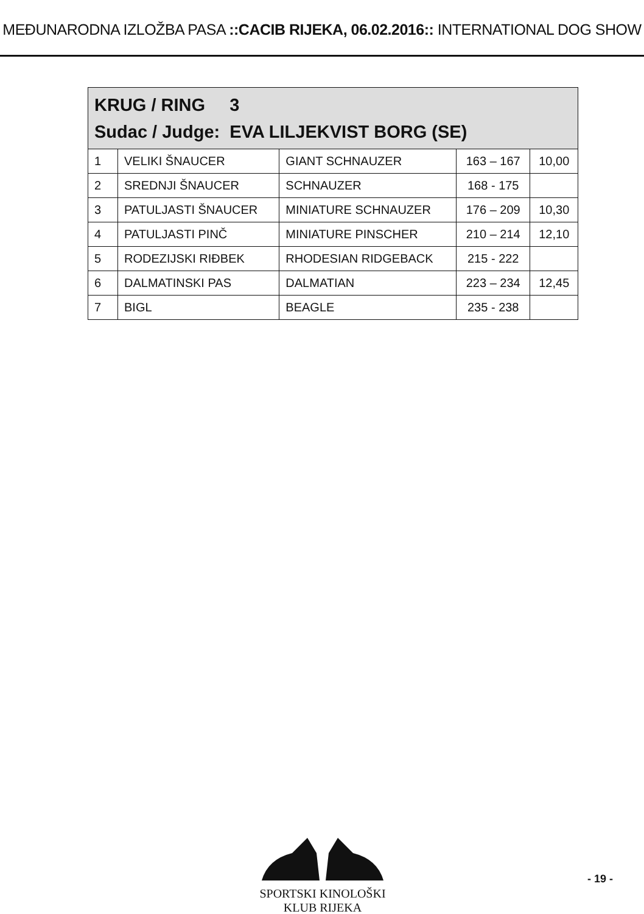MEĐUNARODNA IZLOŽBA PASA ::CACIB RIJEKA, 06.02.2016:: INTERNATIONAL DOG SHOW
| KRUG / RING 3 Sudac / Judge: EVA LILJEKVIST BORG (SE) | | | | |
| 1 | VELIKI ŠNAUCER | GIANT SCHNAUZER | 163 – 167 | 10,00 |
| 2 | SREDNJI ŠNAUCER | SCHNAUZER | 168 - 175 | |
| 3 | PATULJASTI ŠNAUCER | MINIATURE SCHNAUZER | 176 – 209 | 10,30 |
| 4 | PATULJASTI PINČ | MINIATURE PINSCHER | 210 – 214 | 12,10 |
| 5 | RODEZIJSKI RIĐBEK | RHODESIAN RIDGEBACK | 215 - 222 | |
| 6 | DALMATINSKI PAS | DALMATIAN | 223 – 234 | 12,45 |
| 7 | BIGL | BEAGLE | 235 - 238 | |
SPORTSKI KINOLOŠKI KLUB RIJEKA
- 19 -